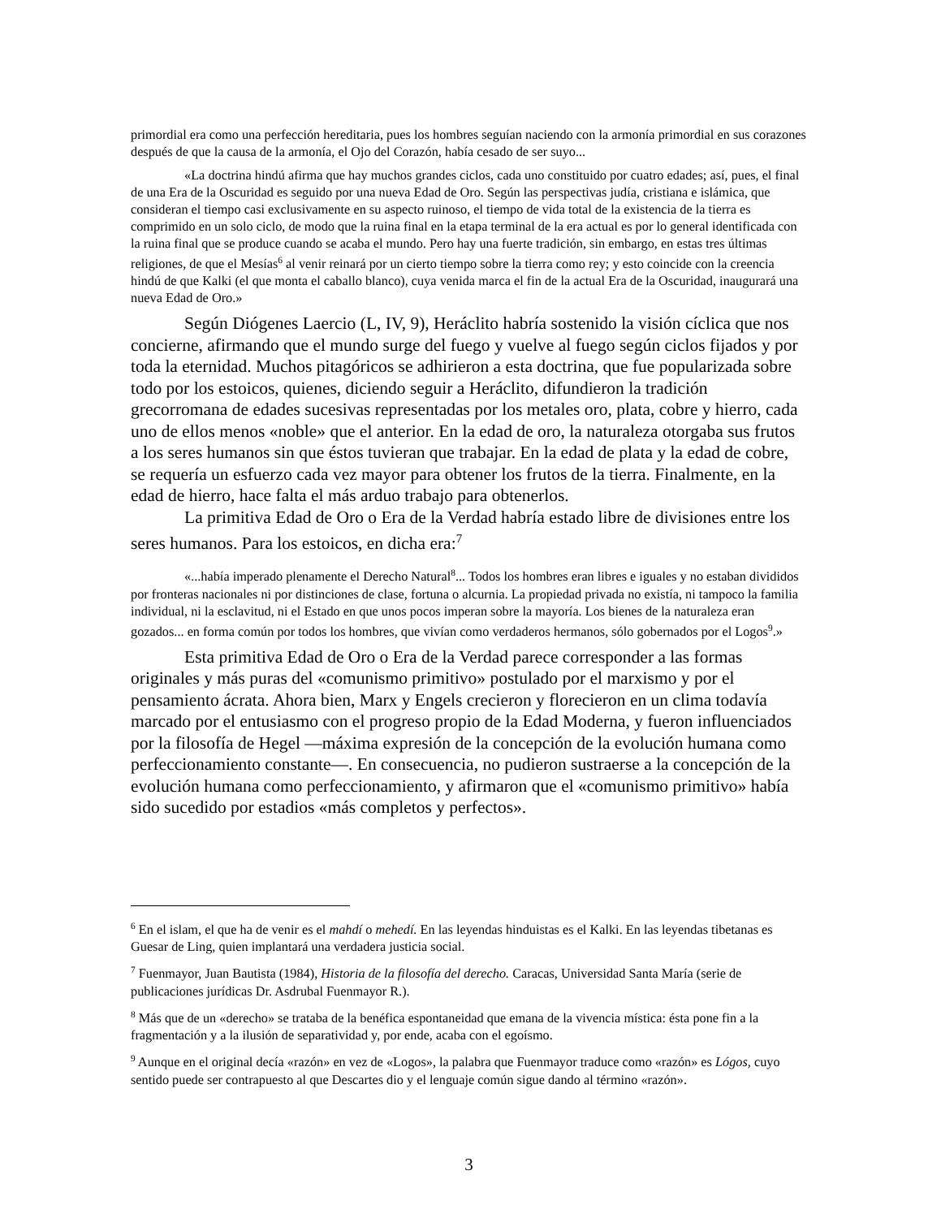primordial era como una perfección hereditaria, pues los hombres seguían naciendo con la armonía primordial en sus corazones después de que la causa de la armonía, el Ojo del Corazón, había cesado de ser suyo...
«La doctrina hindú afirma que hay muchos grandes ciclos, cada uno constituido por cuatro edades; así, pues, el final de una Era de la Oscuridad es seguido por una nueva Edad de Oro. Según las perspectivas judía, cristiana e islámica, que consideran el tiempo casi exclusivamente en su aspecto ruinoso, el tiempo de vida total de la existencia de la tierra es comprimido en un solo ciclo, de modo que la ruina final en la etapa terminal de la era actual es por lo general identificada con la ruina final que se produce cuando se acaba el mundo. Pero hay una fuerte tradición, sin embargo, en estas tres últimas religiones, de que el Mesías<sup>6</sup> al venir reinará por un cierto tiempo sobre la tierra como rey; y esto coincide con la creencia hindú de que Kalki (el que monta el caballo blanco), cuya venida marca el fin de la actual Era de la Oscuridad, inaugurará una nueva Edad de Oro.»
Según Diógenes Laercio (L, IV, 9), Heráclito habría sostenido la visión cíclica que nos concierne, afirmando que el mundo surge del fuego y vuelve al fuego según ciclos fijados y por toda la eternidad. Muchos pitagóricos se adhirieron a esta doctrina, que fue popularizada sobre todo por los estoicos, quienes, diciendo seguir a Heráclito, difundieron la tradición grecorromana de edades sucesivas representadas por los metales oro, plata, cobre y hierro, cada uno de ellos menos «noble» que el anterior. En la edad de oro, la naturaleza otorgaba sus frutos a los seres humanos sin que éstos tuvieran que trabajar. En la edad de plata y la edad de cobre, se requería un esfuerzo cada vez mayor para obtener los frutos de la tierra. Finalmente, en la edad de hierro, hace falta el más arduo trabajo para obtenerlos.
La primitiva Edad de Oro o Era de la Verdad habría estado libre de divisiones entre los seres humanos. Para los estoicos, en dicha era:<sup>7</sup>
«...había imperado plenamente el Derecho Natural<sup>8</sup>... Todos los hombres eran libres e iguales y no estaban divididos por fronteras nacionales ni por distinciones de clase, fortuna o alcurnia. La propiedad privada no existía, ni tampoco la familia individual, ni la esclavitud, ni el Estado en que unos pocos imperan sobre la mayoría. Los bienes de la naturaleza eran gozados... en forma común por todos los hombres, que vivían como verdaderos hermanos, sólo gobernados por el Logos<sup>9</sup>.»
Esta primitiva Edad de Oro o Era de la Verdad parece corresponder a las formas originales y más puras del «comunismo primitivo» postulado por el marxismo y por el pensamiento ácrata. Ahora bien, Marx y Engels crecieron y florecieron en un clima todavía marcado por el entusiasmo con el progreso propio de la Edad Moderna, y fueron influenciados por la filosofía de Hegel —máxima expresión de la concepción de la evolución humana como perfeccionamiento constante—. En consecuencia, no pudieron sustraerse a la concepción de la evolución humana como perfeccionamiento, y afirmaron que el «comunismo primitivo» había sido sucedido por estadios «más completos y perfectos».
<sup>6</sup> En el islam, el que ha de venir es el mahdí o mehedí. En las leyendas hinduistas es el Kalki. En las leyendas tibetanas es Guesar de Ling, quien implantará una verdadera justicia social.
<sup>7</sup> Fuenmayor, Juan Bautista (1984), Historia de la filosofía del derecho. Caracas, Universidad Santa María (serie de publicaciones jurídicas Dr. Asdrubal Fuenmayor R.).
<sup>8</sup> Más que de un «derecho» se trataba de la benéfica espontaneidad que emana de la vivencia mística: ésta pone fin a la fragmentación y a la ilusión de separatividad y, por ende, acaba con el egoísmo.
<sup>9</sup> Aunque en el original decía «razón» en vez de «Logos», la palabra que Fuenmayor traduce como «razón» es Lógos, cuyo sentido puede ser contrapuesto al que Descartes dio y el lenguaje común sigue dando al término «razón».
3